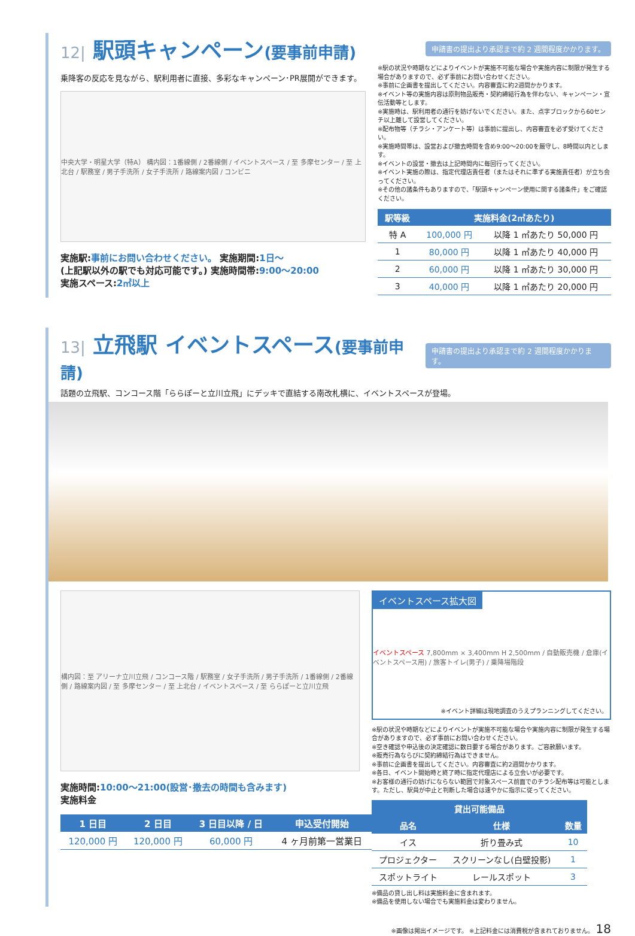12| 駅頭キャンペーン(要事前申請)
申請書の提出より承認まで約 2 週間程度かかります。
乗降客の反応を見ながら、駅利用者に直接、多彩なキャンペーン･PR展開ができます。
中央大学・明星大学（特A） 構内図：1番線側 / 2番線側 / イベントスペース / 至 多摩センター / 至 上北台 / 駅務室 / 男子手洗所 / 女子手洗所 / 路線案内図 / コンビニ
実施駅:事前にお問い合わせください。 実施期間:1日～
(上記駅以外の駅でも対応可能です。) 実施時間帯:9:00～20:00
実施スペース:2㎡以上
※駅の状況や時期などによりイベントが実施不可能な場合や実施内容に制限が発生する場合がありますので、必ず事前にお問い合わせください。
※事前に企画書を提出してください。内容審査に約2週間かかります。
※イベント等の実施内容は原則物品販売・契約締結行為を伴わない、キャンペーン・宣伝活動等とします。
※実施時は、駅利用者の通行を妨げないでください。また、点字ブロックから60センチ以上離して設営してください。
※配布物等（チラシ・アンケート等）は事前に提出し、内容審査を必ず受けてください。
※実施時間帯は、設営および撤去時間を含め9:00～20:00を厳守し、8時間以内とします。
※イベントの設営・撤去は上記時間内に毎回行ってください。
※イベント実施の際は、指定代理店責任者（またはそれに準ずる実施責任者）が立ち会ってください。
※その他の諸条件もありますので、「駅頭キャンペーン使用に関する諸条件」をご確認ください。
| 駅等級 | 実施料金(2㎡あたり) | |
| --- | --- | --- |
| 特 A | 100,000 円 | 以降 1 ㎡あたり 50,000 円 |
| 1 | 80,000 円 | 以降 1 ㎡あたり 40,000 円 |
| 2 | 60,000 円 | 以降 1 ㎡あたり 30,000 円 |
| 3 | 40,000 円 | 以降 1 ㎡あたり 20,000 円 |
13| 立飛駅 イベントスペース(要事前申請)
申請書の提出より承認まで約 2 週間程度かかります。
話題の立飛駅、コンコース階「ららぽーと立川立飛」にデッキで直結する南改札横に、イベントスペースが登場。
構内図：至 アリーナ立川立飛 / コンコース階 / 駅務室 / 女子手洗所 / 男子手洗所 / 1番線側 / 2番線側 / 路線案内図 / 至 多摩センター / 至 上北台 / イベントスペース / 至 ららぽーと立川立飛
実施時間:10:00～21:00(設営･撤去の時間も含みます)
実施料金
| 1 日目 | 2 日目 | 3 日目以降 / 日 | 申込受付開始 |
| --- | --- | --- | --- |
| 120,000 円 | 120,000 円 | 60,000 円 | 4 ヶ月前第一営業日 |
イベントスペース拡大図
イベントスペース 7,800mm × 3,400mm H 2,500mm / 自動販売機 / 倉庫(イベントスペース用) / 旅客トイレ(男子) / 乗降場階段
※イベント詳細は現地調査のうえプランニングしてください。
※駅の状況や時期などによりイベントが実施不可能な場合や実施内容に制限が発生する場合がありますので、必ず事前にお問い合わせください。
※空き確認や申込後の決定確認に数日要する場合があります。ご容赦願います。
※販売行為ならびに契約締結行為はできません。
※事前に企画書を提出してください。内容審査に約2週間かかります。
※各日、イベント開始時と終了時に指定代理店による立会いが必要です。
※お客様の通行の妨げにならない範囲で対象スペース前面でのチラシ配布等は可能とします。ただし、駅員が中止と判断した場合は速やかに指示に従ってください。
| 貸出可能備品 | | |
| --- | --- | --- |
| 品名 | 仕様 | 数量 |
| イス | 折り畳み式 | 10 |
| プロジェクター | スクリーンなし(白壁投影) | 1 |
| スポットライト | レールスポット | 3 |
※備品の貸し出し料は実施料金に含まれます。
※備品を使用しない場合でも実施料金は変わりません。
※画像は掲出イメージです。 ※上記料金には消費税が含まれておりません。 18